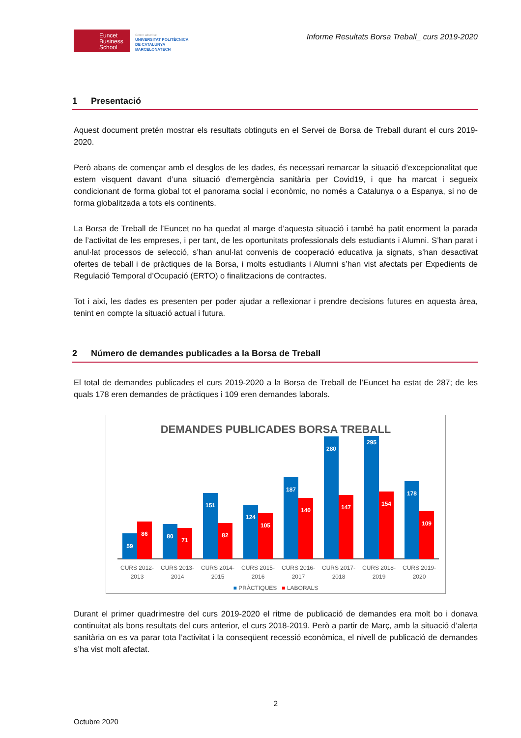Euncet
Business
School
Centre adscrit a:
UNIVERSITAT POLITÈCNICA
DE CATALUNYA
BARCELONATECH
Informe Resultats Borsa Treball_ curs 2019-2020
1 Presentació
Aquest document pretén mostrar els resultats obtinguts en el Servei de Borsa de Treball durant el curs 2019-2020.
Però abans de començar amb el desglos de les dades, és necessari remarcar la situació d’excepcionalitat que estem visquent davant d’una situació d’emergència sanitària per Covid19, i que ha marcat i segueix condicionant de forma global tot el panorama social i econòmic, no només a Catalunya o a Espanya, si no de forma globalitzada a tots els continents.
La Borsa de Treball de l’Euncet no ha quedat al marge d’aquesta situació i també ha patit enorment la parada de l’activitat de les empreses, i per tant, de les oportunitats professionals dels estudiants i Alumni. S’han parat i anul·lat processos de selecció, s’han anul·lat convenis de cooperació educativa ja signats, s’han desactivat ofertes de teball i de pràctiques de la Borsa, i molts estudiants i Alumni s’han vist afectats per Expedients de Regulació Temporal d’Ocupació (ERTO) o finalitzacions de contractes.
Tot i així, les dades es presenten per poder ajudar a reflexionar i prendre decisions futures en aquesta àrea, tenint en compte la situació actual i futura.
2 Número de demandes publicades a la Borsa de Treball
El total de demandes publicades el curs 2019-2020 a la Borsa de Treball de l’Euncet ha estat de 287; de les quals 178 eren demandes de pràctiques i 109 eren demandes laborals.
DEMANDES PUBLICADES BORSA TREBALL
59
86
80
71
151
82
124
105
187
140
280
147
295
154
178
109
CURS 2012-
2013
CURS 2013-
2014
CURS 2014-
2015
CURS 2015-
2016
CURS 2016-
2017
CURS 2017-
2018
CURS 2018-
2019
CURS 2019-
2020
■ PRÀCTIQUES ■ LABORALS
Durant el primer quadrimestre del curs 2019-2020 el ritme de publicació de demandes era molt bo i donava continuitat als bons resultats del curs anterior, el curs 2018-2019. Però a partir de Març, amb la situació d’alerta sanitària on es va parar tota l’activitat i la conseqüent recessió econòmica, el nivell de publicació de demandes s’ha vist molt afectat.
2
Octubre 2020